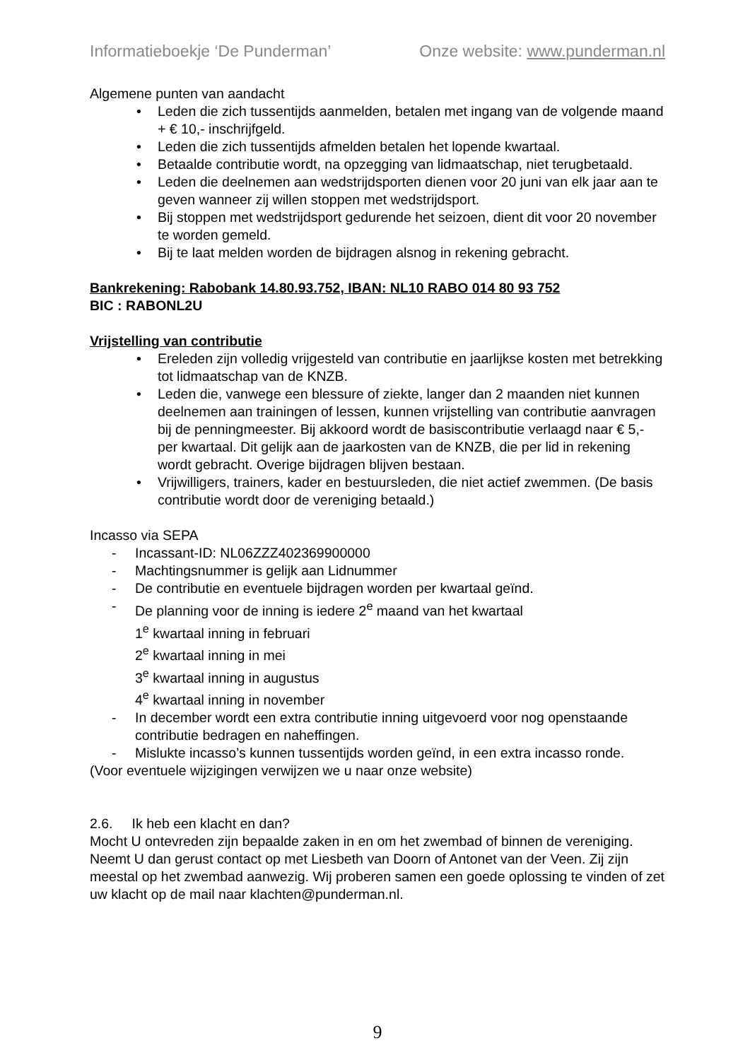Informatieboekje ‘De Punderman’ Onze website: www.punderman.nl
Algemene punten van aandacht
• Leden die zich tussentijds aanmelden, betalen met ingang van de volgende maand + € 10,- inschrijfgeld.
• Leden die zich tussentijds afmelden betalen het lopende kwartaal.
• Betaalde contributie wordt, na opzegging van lidmaatschap, niet terugbetaald.
• Leden die deelnemen aan wedstrijdsporten dienen voor 20 juni van elk jaar aan te geven wanneer zij willen stoppen met wedstrijdsport.
• Bij stoppen met wedstrijdsport gedurende het seizoen, dient dit voor 20 november te worden gemeld.
• Bij te laat melden worden de bijdragen alsnog in rekening gebracht.
Bankrekening: Rabobank 14.80.93.752, IBAN: NL10 RABO 014 80 93 752
BIC : RABONL2U
Vrijstelling van contributie
• Ereleden zijn volledig vrijgesteld van contributie en jaarlijkse kosten met betrekking tot lidmaatschap van de KNZB.
• Leden die, vanwege een blessure of ziekte, langer dan 2 maanden niet kunnen deelnemen aan trainingen of lessen, kunnen vrijstelling van contributie aanvragen bij de penningmeester. Bij akkoord wordt de basiscontributie verlaagd naar € 5,- per kwartaal. Dit gelijk aan de jaarkosten van de KNZB, die per lid in rekening wordt gebracht. Overige bijdragen blijven bestaan.
• Vrijwilligers, trainers, kader en bestuursleden, die niet actief zwemmen. (De basis contributie wordt door de vereniging betaald.)
Incasso via SEPA
- Incassant-ID: NL06ZZZ402369900000
- Machtingsnummer is gelijk aan Lidnummer
- De contributie en eventuele bijdragen worden per kwartaal geïnd.
- De planning voor de inning is iedere 2<sup>e</sup> maand van het kwartaal
1<sup>e</sup> kwartaal inning in februari
2<sup>e</sup> kwartaal inning in mei
3<sup>e</sup> kwartaal inning in augustus
4<sup>e</sup> kwartaal inning in november
- In december wordt een extra contributie inning uitgevoerd voor nog openstaande contributie bedragen en naheffingen.
- Mislukte incasso’s kunnen tussentijds worden geïnd, in een extra incasso ronde.
(Voor eventuele wijzigingen verwijzen we u naar onze website)
2.6. Ik heb een klacht en dan?
Mocht U ontevreden zijn bepaalde zaken in en om het zwembad of binnen de vereniging. Neemt U dan gerust contact op met Liesbeth van Doorn of Antonet van der Veen. Zij zijn meestal op het zwembad aanwezig. Wij proberen samen een goede oplossing te vinden of zet uw klacht op de mail naar klachten@punderman.nl.
9